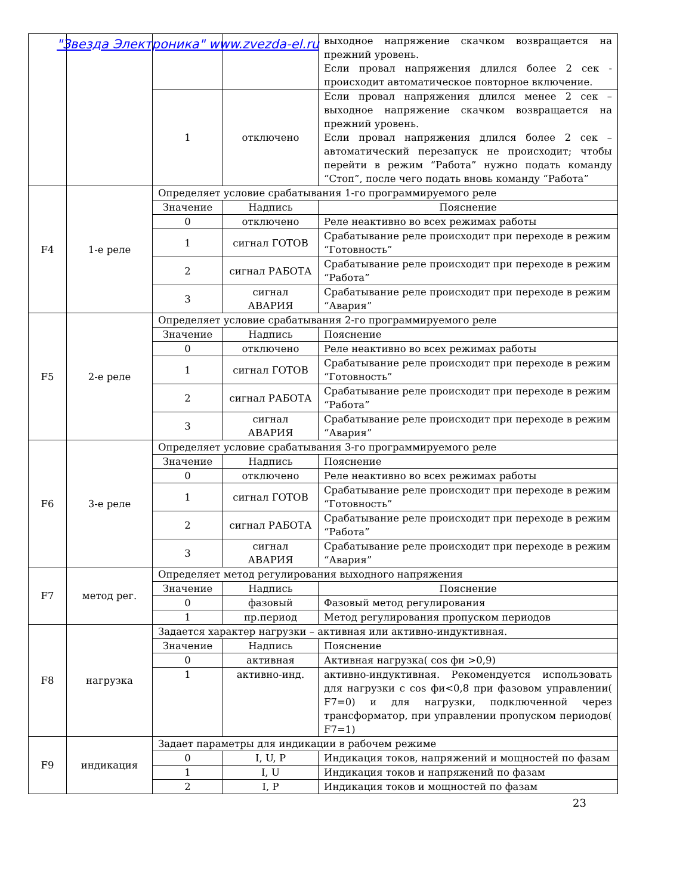"Звезда Электроника" www.zvezda-el.ru
| | | | | выходное напряжение скачком возвращается на прежний уровень. Если провал напряжения длился более 2 сек - происходит автоматическое повторное включение. |
| | | 1 | отключено | Если провал напряжения длился менее 2 сек – выходное напряжение скачком возвращается на прежний уровень. Если провал напряжения длился более 2 сек – автоматический перезапуск не происходит; чтобы перейти в режим “Работа” нужно подать команду “Стоп”, после чего подать вновь команду “Работа” |
| F4 | 1-е реле | Определяет условие срабатывания 1-го программируемого реле | | |
| | | Значение | Надпись | Пояснение |
| | | 0 | отключено | Реле неактивно во всех режимах работы |
| | | 1 | сигнал ГОТОВ | Срабатывание реле происходит при переходе в режим “Готовность” |
| | | 2 | сигнал РАБОТА | Срабатывание реле происходит при переходе в режим “Работа” |
| | | 3 | сигнал АВАРИЯ | Срабатывание реле происходит при переходе в режим “Авария” |
| F5 | 2-е реле | Определяет условие срабатывания 2-го программируемого реле | | |
| | | Значение | Надпись | Пояснение |
| | | 0 | отключено | Реле неактивно во всех режимах работы |
| | | 1 | сигнал ГОТОВ | Срабатывание реле происходит при переходе в режим “Готовность” |
| | | 2 | сигнал РАБОТА | Срабатывание реле происходит при переходе в режим “Работа” |
| | | 3 | сигнал АВАРИЯ | Срабатывание реле происходит при переходе в режим “Авария” |
| F6 | 3-е реле | Определяет условие срабатывания 3-го программируемого реле | | |
| | | Значение | Надпись | Пояснение |
| | | 0 | отключено | Реле неактивно во всех режимах работы |
| | | 1 | сигнал ГОТОВ | Срабатывание реле происходит при переходе в режим “Готовность” |
| | | 2 | сигнал РАБОТА | Срабатывание реле происходит при переходе в режим “Работа” |
| | | 3 | сигнал АВАРИЯ | Срабатывание реле происходит при переходе в режим “Авария” |
| F7 | метод рег. | Определяет метод регулирования выходного напряжения | | |
| | | Значение | Надпись | Пояснение |
| | | 0 | фазовый | Фазовый метод регулирования |
| | | 1 | пр.период | Метод регулирования пропуском периодов |
| F8 | нагрузка | Задается характер нагрузки – активная или активно-индуктивная. | | |
| | | Значение | Надпись | Пояснение |
| | | 0 | активная | Активная нагрузка( cos фи >0,9) |
| | | 1 | активно-инд. | активно-индуктивная. Рекомендуется использовать для нагрузки с cos фи<0,8 при фазовом управлении( F7=0) и для нагрузки, подключенной через трансформатор, при управлении пропуском периодов( F7=1) |
| F9 | индикация | Задает параметры для индикации в рабочем режиме | | |
| | | 0 | I, U, P | Индикация токов, напряжений и мощностей по фазам |
| | | 1 | I, U | Индикация токов и напряжений по фазам |
| | | 2 | I, P | Индикация токов и мощностей по фазам |
23